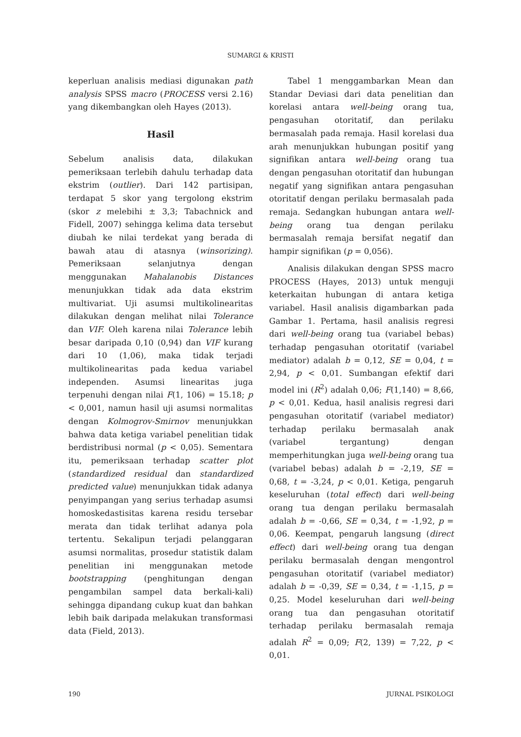SUMARGI & KRISTI
keperluan analisis mediasi digunakan path analysis SPSS macro (PROCESS versi 2.16) yang dikembangkan oleh Hayes (2013).
Hasil
Sebelum analisis data, dilakukan pemeriksaan terlebih dahulu terhadap data ekstrim (outlier). Dari 142 partisipan, terdapat 5 skor yang tergolong ekstrim (skor z melebihi ± 3,3; Tabachnick and Fidell, 2007) sehingga kelima data tersebut diubah ke nilai terdekat yang berada di bawah atau di atasnya (winsorizing). Pemeriksaan selanjutnya dengan menggunakan Mahalanobis Distances menunjukkan tidak ada data ekstrim multivariat. Uji asumsi multikolinearitas dilakukan dengan melihat nilai Tolerance dan VIF. Oleh karena nilai Tolerance lebih besar daripada 0,10 (0,94) dan VIF kurang dari 10 (1,06), maka tidak terjadi multikolinearitas pada kedua variabel independen. Asumsi linearitas juga terpenuhi dengan nilai F(1, 106) = 15.18; p < 0,001, namun hasil uji asumsi normalitas dengan Kolmogrov-Smirnov menunjukkan bahwa data ketiga variabel penelitian tidak berdistribusi normal (p < 0,05). Sementara itu, pemeriksaan terhadap scatter plot (standardized residual dan standardized predicted value) menunjukkan tidak adanya penyimpangan yang serius terhadap asumsi homoskedastisitas karena residu tersebar merata dan tidak terlihat adanya pola tertentu. Sekalipun terjadi pelanggaran asumsi normalitas, prosedur statistik dalam penelitian ini menggunakan metode bootstrapping (penghitungan dengan pengambilan sampel data berkali-kali) sehingga dipandang cukup kuat dan bahkan lebih baik daripada melakukan transformasi data (Field, 2013).
Tabel 1 menggambarkan Mean dan Standar Deviasi dari data penelitian dan korelasi antara well-being orang tua, pengasuhan otoritatif, dan perilaku bermasalah pada remaja. Hasil korelasi dua arah menunjukkan hubungan positif yang signifikan antara well-being orang tua dengan pengasuhan otoritatif dan hubungan negatif yang signifikan antara pengasuhan otoritatif dengan perilaku bermasalah pada remaja. Sedangkan hubungan antara well-being orang tua dengan perilaku bermasalah remaja bersifat negatif dan hampir signifikan (p = 0,056).
Analisis dilakukan dengan SPSS macro PROCESS (Hayes, 2013) untuk menguji keterkaitan hubungan di antara ketiga variabel. Hasil analisis digambarkan pada Gambar 1. Pertama, hasil analisis regresi dari well-being orang tua (variabel bebas) terhadap pengasuhan otoritatif (variabel mediator) adalah b = 0,12, SE = 0,04, t = 2,94, p < 0,01. Sumbangan efektif dari model ini (R<sup>2</sup>) adalah 0,06; F(1,140) = 8,66, p < 0,01. Kedua, hasil analisis regresi dari pengasuhan otoritatif (variabel mediator) terhadap perilaku bermasalah anak (variabel tergantung) dengan memperhitungkan juga well-being orang tua (variabel bebas) adalah b = -2,19, SE = 0,68, t = -3,24, p < 0,01. Ketiga, pengaruh keseluruhan (total effect) dari well-being orang tua dengan perilaku bermasalah adalah b = -0,66, SE = 0,34, t = -1,92, p = 0,06. Keempat, pengaruh langsung (direct effect) dari well-being orang tua dengan perilaku bermasalah dengan mengontrol pengasuhan otoritatif (variabel mediator) adalah b = -0,39, SE = 0,34, t = -1,15, p = 0,25. Model keseluruhan dari well-being orang tua dan pengasuhan otoritatif terhadap perilaku bermasalah remaja adalah R<sup>2</sup> = 0,09; F(2, 139) = 7,22, p < 0,01.
190 JURNAL PSIKOLOGI